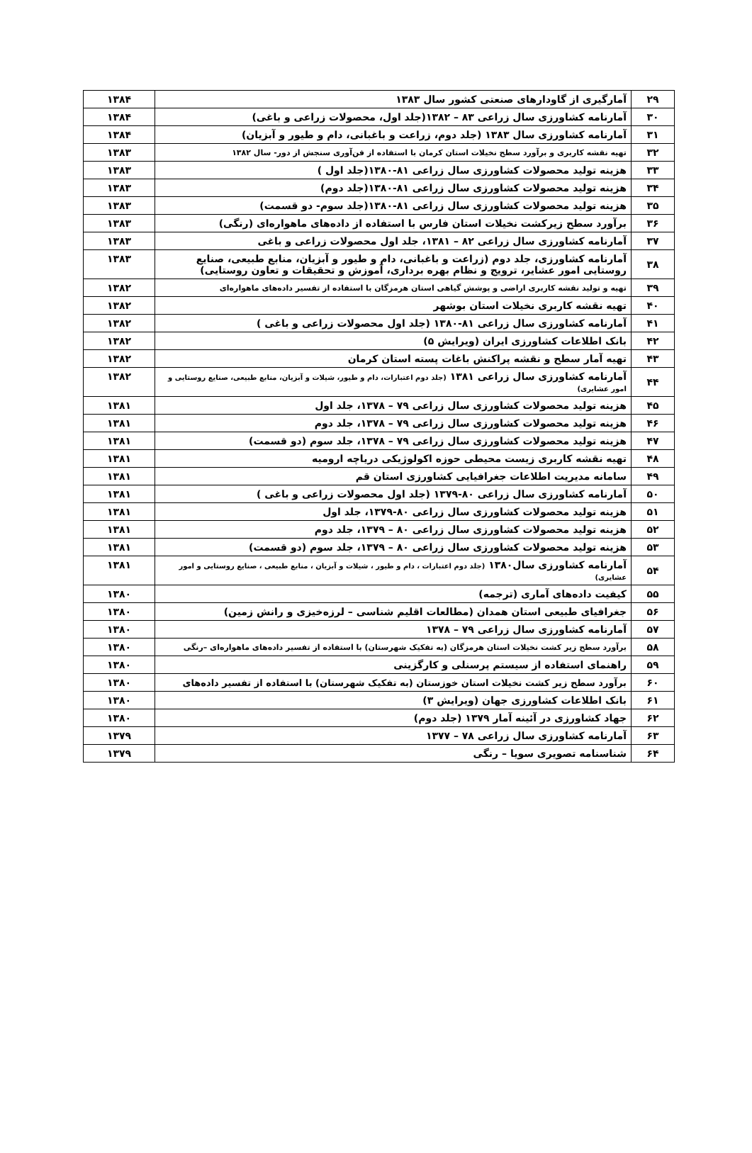| ۲۹ | آمارگیری از گاودارهای صنعتی کشور سال ۱۳۸۳ | ۱۳۸۴ |
| ۳۰ | آمارنامه کشاورزی سال زراعی ۸۳ – ۱۳۸۲(جلد اول، محصولات زراعی و باغی) | ۱۳۸۴ |
| ۳۱ | آمارنامه کشاورزی سال ۱۳۸۳ (جلد دوم، زراعت و باغبانی، دام و طیور و آبزیان) | ۱۳۸۴ |
| ۳۲ | تهیه نقشه کاربری و برآورد سطح نخیلات استان کرمان با استفاده از فن‌آوری سنجش از دور- سال ۱۳۸۲ | ۱۳۸۳ |
| ۳۳ | هزینه تولید محصولات کشاورزی سال زراعی ۸۱-۱۳۸۰(جلد اول ) | ۱۳۸۳ |
| ۳۴ | هزینه تولید محصولات کشاورزی سال زراعی ۸۱-۱۳۸۰(جلد دوم) | ۱۳۸۳ |
| ۳۵ | هزینه تولید محصولات کشاورزی سال زراعی ۸۱-۱۳۸۰(جلد سوم- دو قسمت) | ۱۳۸۳ |
| ۳۶ | برآورد سطح زیرکشت نخیلات استان فارس با استفاده از داده‌های ماهواره‌ای (رنگی) | ۱۳۸۳ |
| ۳۷ | آمارنامه کشاورزی سال زراعی ۸۲ – ۱۳۸۱، جلد اول محصولات زراعی و باغی | ۱۳۸۳ |
| ۳۸ | آمارنامه کشاورزی، جلد دوم (زراعت و باغبانی، دام و طیور و آبزیان، منابع طبیعی، صنایع روستایی امور عشایر، ترویج و نظام بهره برداری، آموزش و تحقیقات و تعاون روستایی) | ۱۳۸۳ |
| ۳۹ | تهیه و تولید نقشه کاربری اراضی و پوشش گیاهی استان هرمزگان با استفاده از تفسیر داده‌های ماهواره‌ای | ۱۳۸۲ |
| ۴۰ | تهیه نقشه کاربری نخیلات استان بوشهر | ۱۳۸۲ |
| ۴۱ | آمارنامه کشاورزی سال زراعی ۸۱-۱۳۸۰ (جلد اول محصولات زراعی و باغی ) | ۱۳۸۲ |
| ۴۲ | بانک اطلاعات کشاورزی ایران (ویرایش ۵) | ۱۳۸۲ |
| ۴۳ | تهیه آمار سطح و نقشه پراکنش باغات پسته استان کرمان | ۱۳۸۲ |
| ۴۴ | آمارنامه کشاورزی سال زراعی ۱۳۸۱ (جلد دوم اعتبارات، دام و طیور، شیلات و آبزیان، منابع طبیعی، صنایع روستایی و امور عشایری) | ۱۳۸۲ |
| ۴۵ | هزینه تولید محصولات کشاورزی سال زراعی ۷۹ – ۱۳۷۸، جلد اول | ۱۳۸۱ |
| ۴۶ | هزینه تولید محصولات کشاورزی سال زراعی ۷۹ – ۱۳۷۸، جلد دوم | ۱۳۸۱ |
| ۴۷ | هزینه تولید محصولات کشاورزی سال زراعی ۷۹ – ۱۳۷۸، جلد سوم (دو قسمت) | ۱۳۸۱ |
| ۴۸ | تهیه نقشه کاربری زیست محیطی حوزه اکولوژیکی دریاچه ارومیه | ۱۳۸۱ |
| ۴۹ | سامانه مدیریت اطلاعات جغرافیایی کشاورزی استان قم | ۱۳۸۱ |
| ۵۰ | آمارنامه کشاورزی سال زراعی ۸۰-۱۳۷۹ (جلد اول محصولات زراعی و باغی ) | ۱۳۸۱ |
| ۵۱ | هزینه تولید محصولات کشاورزی سال زراعی ۸۰-۱۳۷۹، جلد اول | ۱۳۸۱ |
| ۵۲ | هزینه تولید محصولات کشاورزی سال زراعی ۸۰ – ۱۳۷۹، جلد دوم | ۱۳۸۱ |
| ۵۳ | هزینه تولید محصولات کشاورزی سال زراعی ۸۰ – ۱۳۷۹، جلد سوم (دو قسمت) | ۱۳۸۱ |
| ۵۴ | آمارنامه کشاورزی سال۱۳۸۰ (جلد دوم اعتبارات ، دام و طیور ، شیلات و آبزیان ، منابع طبیعی ، صنایع روستایی و امور عشایری) | ۱۳۸۱ |
| ۵۵ | کیفیت داده‌های آماری (ترجمه) | ۱۳۸۰ |
| ۵۶ | جغرافیای طبیعی استان همدان (مطالعات اقلیم شناسی – لرزه‌خیزی و رانش زمین) | ۱۳۸۰ |
| ۵۷ | آمارنامه کشاورزی سال زراعی ۷۹ – ۱۳۷۸ | ۱۳۸۰ |
| ۵۸ | برآورد سطح زیر کشت نخیلات استان هرمزگان (به تفکیک شهرستان) با استفاده از تفسیر داده‌های ماهواره‌ای –رنگی | ۱۳۸۰ |
| ۵۹ | راهنمای استفاده از سیستم پرسنلی و کارگزینی | ۱۳۸۰ |
| ۶۰ | برآورد سطح زیر کشت نخیلات استان خوزستان (به تفکیک شهرستان) با استفاده از تفسیر داده‌های | ۱۳۸۰ |
| ۶۱ | بانک اطلاعات کشاورزی جهان (ویرایش ۳) | ۱۳۸۰ |
| ۶۲ | جهاد کشاورزی در آئینه آمار ۱۳۷۹ (جلد دوم) | ۱۳۸۰ |
| ۶۳ | آمارنامه کشاورزی سال زراعی ۷۸ – ۱۳۷۷ | ۱۳۷۹ |
| ۶۴ | شناسنامه تصویری سویا – رنگی | ۱۳۷۹ |